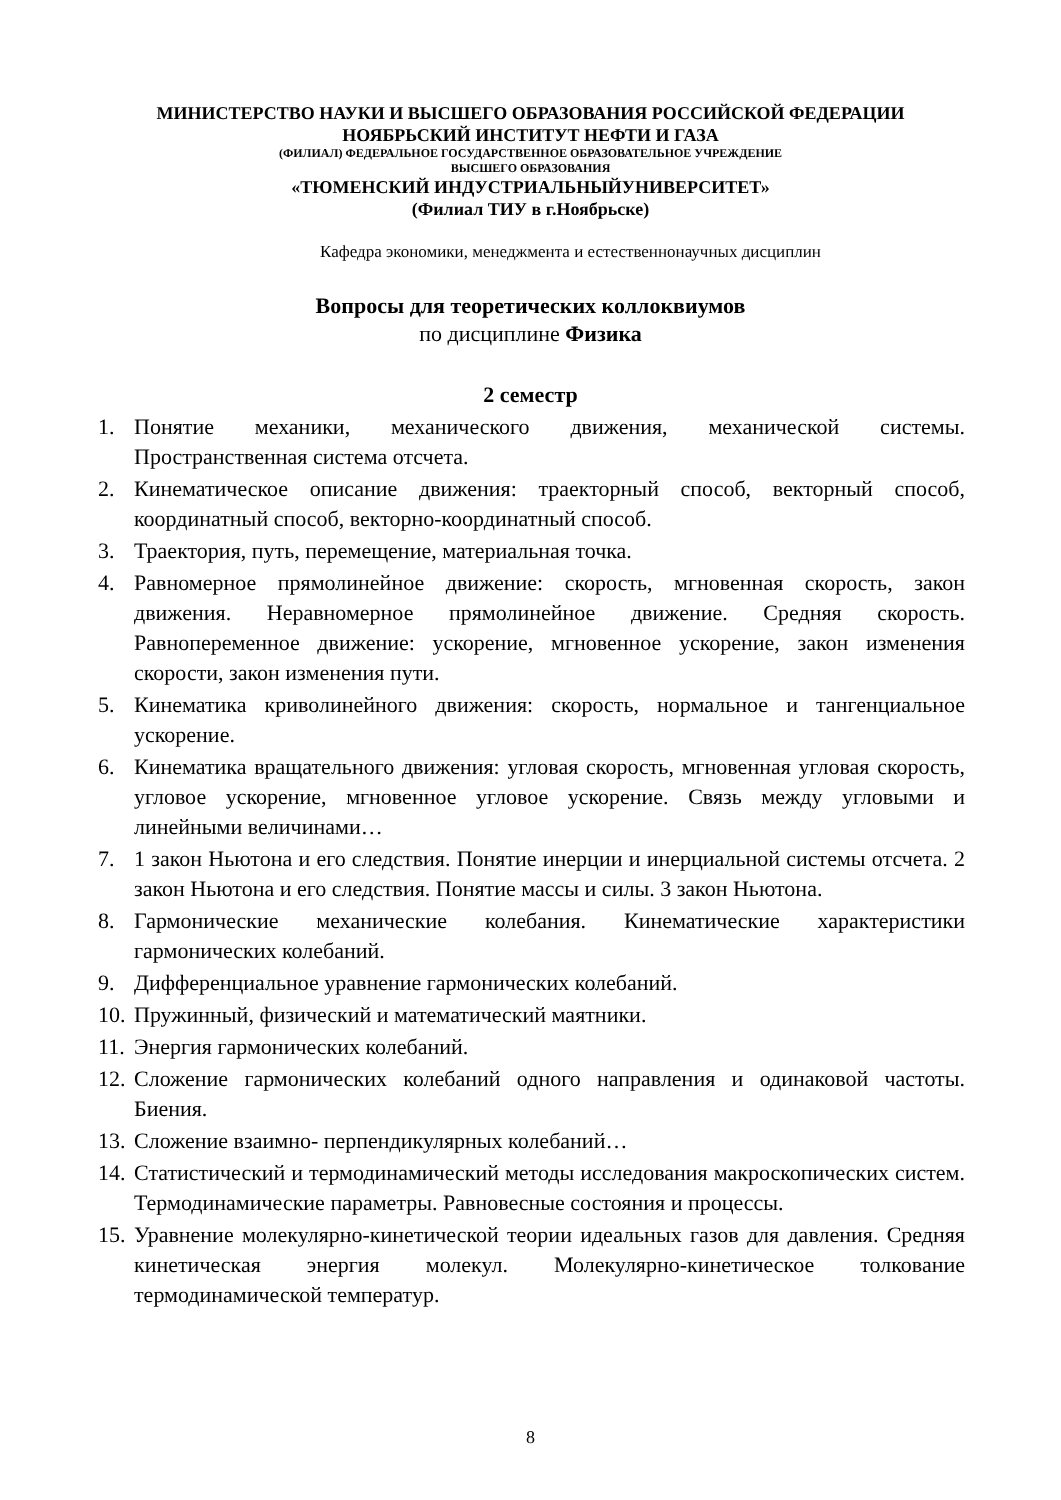МИНИСТЕРСТВО НАУКИ И ВЫСШЕГО ОБРАЗОВАНИЯ РОССИЙСКОЙ ФЕДЕРАЦИИ
НОЯБРЬСКИЙ ИНСТИТУТ НЕФТИ И ГАЗА
(ФИЛИАЛ) ФЕДЕРАЛЬНОЕ ГОСУДАРСТВЕННОЕ ОБРАЗОВАТЕЛЬНОЕ УЧРЕЖДЕНИЕ
ВЫСШЕГО ОБРАЗОВАНИЯ
«ТЮМЕНСКИЙ ИНДУСТРИАЛЬНЫЙУНИВЕРСИТЕТ»
(Филиал ТИУ в г.Ноябрьске)
Кафедра экономики, менеджмента и естественнонаучных дисциплин
Вопросы для теоретических коллоквиумов
по дисциплине Физика
2 семестр
1. Понятие механики, механического движения, механической системы. Пространственная система отсчета.
2. Кинематическое описание движения: траекторный способ, векторный способ, координатный способ, векторно-координатный способ.
3. Траектория, путь, перемещение, материальная точка.
4. Равномерное прямолинейное движение: скорость, мгновенная скорость, закон движения. Неравномерное прямолинейное движение. Средняя скорость. Равнопеременное движение: ускорение, мгновенное ускорение, закон изменения скорости, закон изменения пути.
5. Кинематика криволинейного движения: скорость, нормальное и тангенциальное ускорение.
6. Кинематика вращательного движения: угловая скорость, мгновенная угловая скорость, угловое ускорение, мгновенное угловое ускорение. Связь между угловыми и линейными величинами…
7. 1 закон Ньютона и его следствия. Понятие инерции и инерциальной системы отсчета. 2 закон Ньютона и его следствия. Понятие массы и силы. 3 закон Ньютона.
8. Гармонические механические колебания. Кинематические характеристики гармонических колебаний.
9. Дифференциальное уравнение гармонических колебаний.
10. Пружинный, физический и математический маятники.
11. Энергия гармонических колебаний.
12. Сложение гармонических колебаний одного направления и одинаковой частоты. Биения.
13. Сложение взаимно- перпендикулярных колебаний…
14. Статистический и термодинамический методы исследования макроскопических систем. Термодинамические параметры. Равновесные состояния и процессы.
15. Уравнение молекулярно-кинетической теории идеальных газов для давления. Средняя кинетическая энергия молекул. Молекулярно-кинетическое толкование термодинамической температур.
8